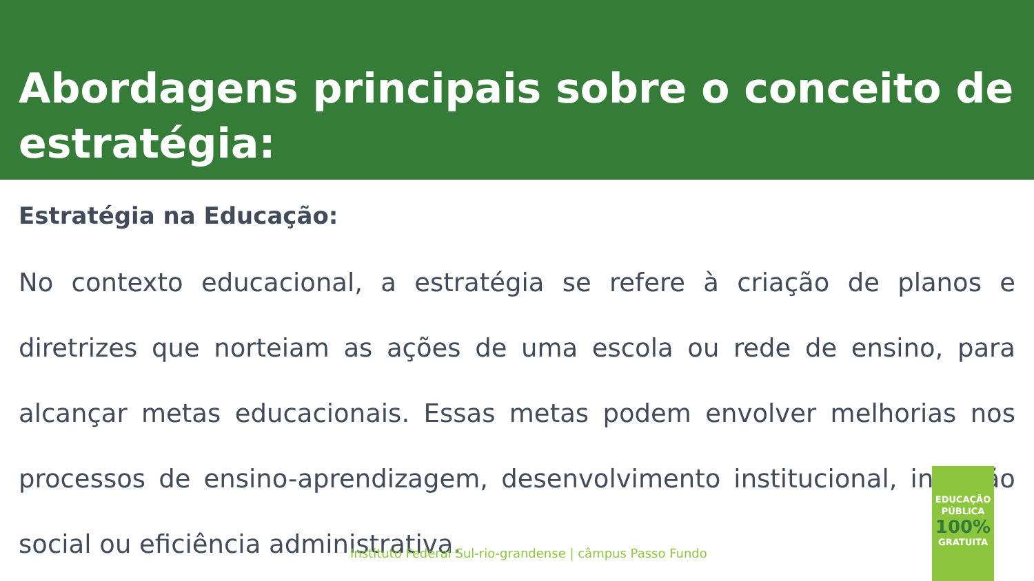Abordagens principais sobre o conceito de estratégia:
Estratégia na Educação:
No contexto educacional, a estratégia se refere à criação de planos e diretrizes que norteiam as ações de uma escola ou rede de ensino, para alcançar metas educacionais. Essas metas podem envolver melhorias nos processos de ensino-aprendizagem, desenvolvimento institucional, inclusão social ou eficiência administrativa.
Instituto Federal Sul-rio-grandense | câmpus Passo Fundo
EDUCAÇÃO
PÚBLICA
100%
GRATUITA